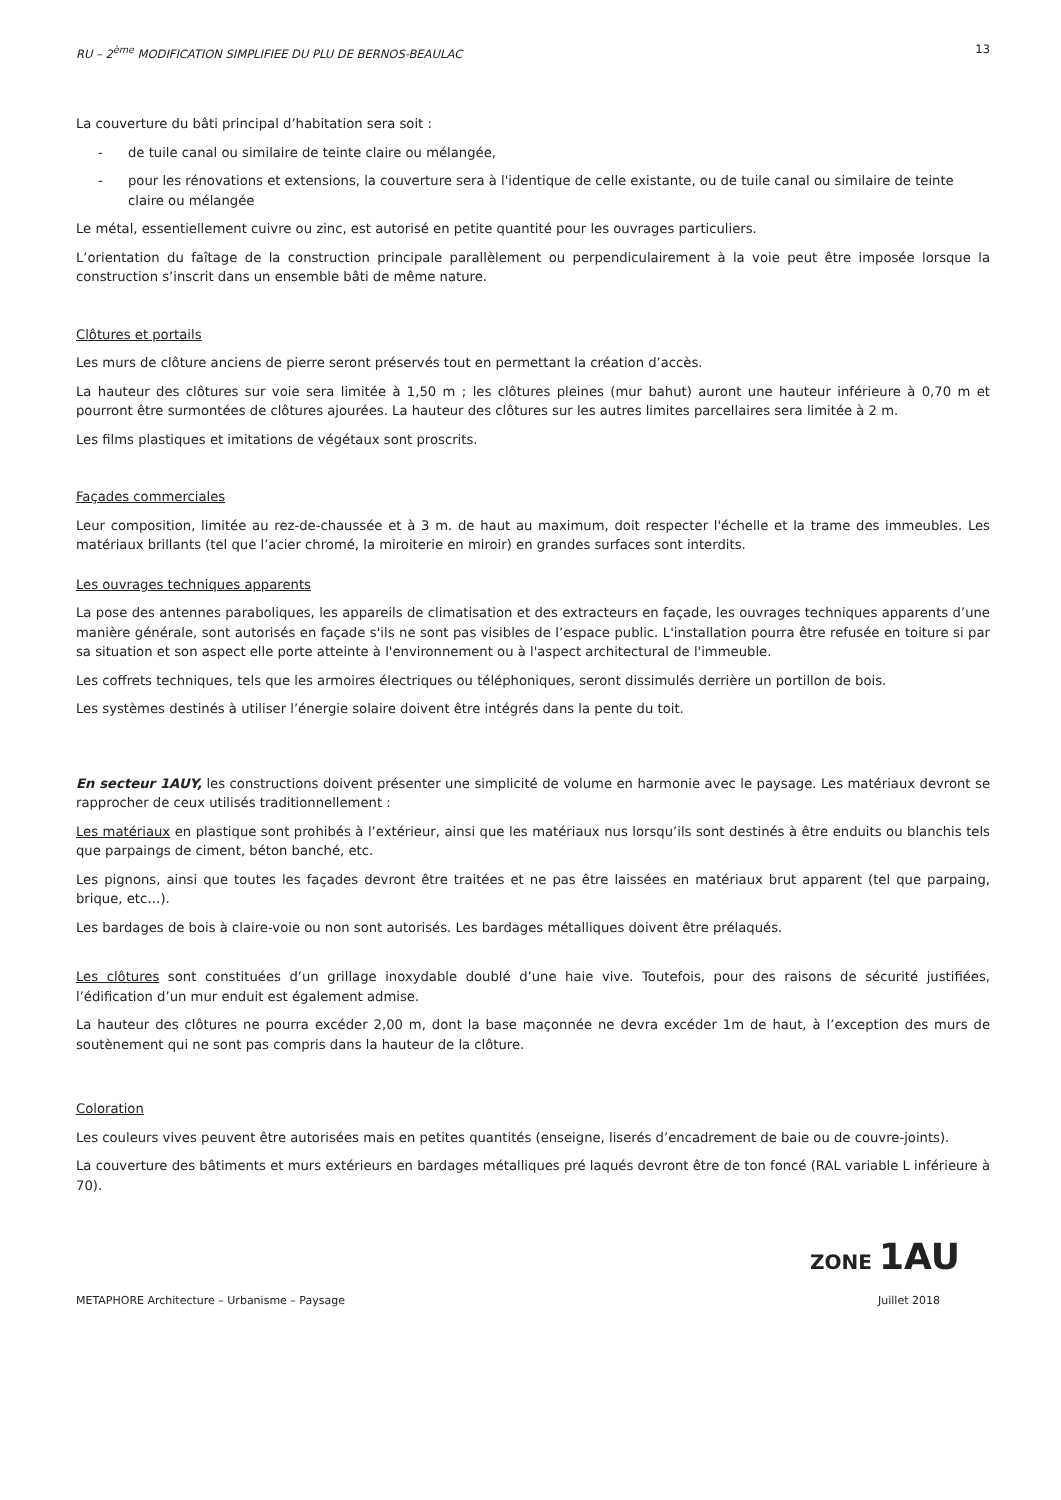RU – 2<sup>ème</sup> MODIFICATION SIMPLIFIEE DU PLU DE BERNOS-BEAULAC 13
La couverture du bâti principal d’habitation sera soit :
- de tuile canal ou similaire de teinte claire ou mélangée,
- pour les rénovations et extensions, la couverture sera à l'identique de celle existante, ou de tuile canal ou similaire de teinte claire ou mélangée
Le métal, essentiellement cuivre ou zinc, est autorisé en petite quantité pour les ouvrages particuliers.
L’orientation du faîtage de la construction principale parallèlement ou perpendiculairement à la voie peut être imposée lorsque la construction s’inscrit dans un ensemble bâti de même nature.
Clôtures et portails
Les murs de clôture anciens de pierre seront préservés tout en permettant la création d’accès.
La hauteur des clôtures sur voie sera limitée à 1,50 m ; les clôtures pleines (mur bahut) auront une hauteur inférieure à 0,70 m et pourront être surmontées de clôtures ajourées. La hauteur des clôtures sur les autres limites parcellaires sera limitée à 2 m.
Les films plastiques et imitations de végétaux sont proscrits.
Façades commerciales
Leur composition, limitée au rez-de-chaussée et à 3 m. de haut au maximum, doit respecter l'échelle et la trame des immeubles. Les matériaux brillants (tel que l’acier chromé, la miroiterie en miroir) en grandes surfaces sont interdits.
Les ouvrages techniques apparents
La pose des antennes paraboliques, les appareils de climatisation et des extracteurs en façade, les ouvrages techniques apparents d’une manière générale, sont autorisés en façade s'ils ne sont pas visibles de l’espace public. L'installation pourra être refusée en toiture si par sa situation et son aspect elle porte atteinte à l'environnement ou à l'aspect architectural de l'immeuble.
Les coffrets techniques, tels que les armoires électriques ou téléphoniques, seront dissimulés derrière un portillon de bois.
Les systèmes destinés à utiliser l’énergie solaire doivent être intégrés dans la pente du toit.
En secteur 1AUY, les constructions doivent présenter une simplicité de volume en harmonie avec le paysage. Les matériaux devront se rapprocher de ceux utilisés traditionnellement :
Les matériaux en plastique sont prohibés à l’extérieur, ainsi que les matériaux nus lorsqu’ils sont destinés à être enduits ou blanchis tels que parpaings de ciment, béton banché, etc.
Les pignons, ainsi que toutes les façades devront être traitées et ne pas être laissées en matériaux brut apparent (tel que parpaing, brique, etc…).
Les bardages de bois à claire-voie ou non sont autorisés. Les bardages métalliques doivent être prélaqués.
Les clôtures sont constituées d’un grillage inoxydable doublé d’une haie vive. Toutefois, pour des raisons de sécurité justifiées, l’édification d’un mur enduit est également admise.
La hauteur des clôtures ne pourra excéder 2,00 m, dont la base maçonnée ne devra excéder 1m de haut, à l’exception des murs de soutènement qui ne sont pas compris dans la hauteur de la clôture.
Coloration
Les couleurs vives peuvent être autorisées mais en petites quantités (enseigne, liserés d’encadrement de baie ou de couvre-joints).
La couverture des bâtiments et murs extérieurs en bardages métalliques pré laqués devront être de ton foncé (RAL variable L inférieure à 70).
ZONE 1AU
METAPHORE Architecture – Urbanisme – Paysage Juillet 2018